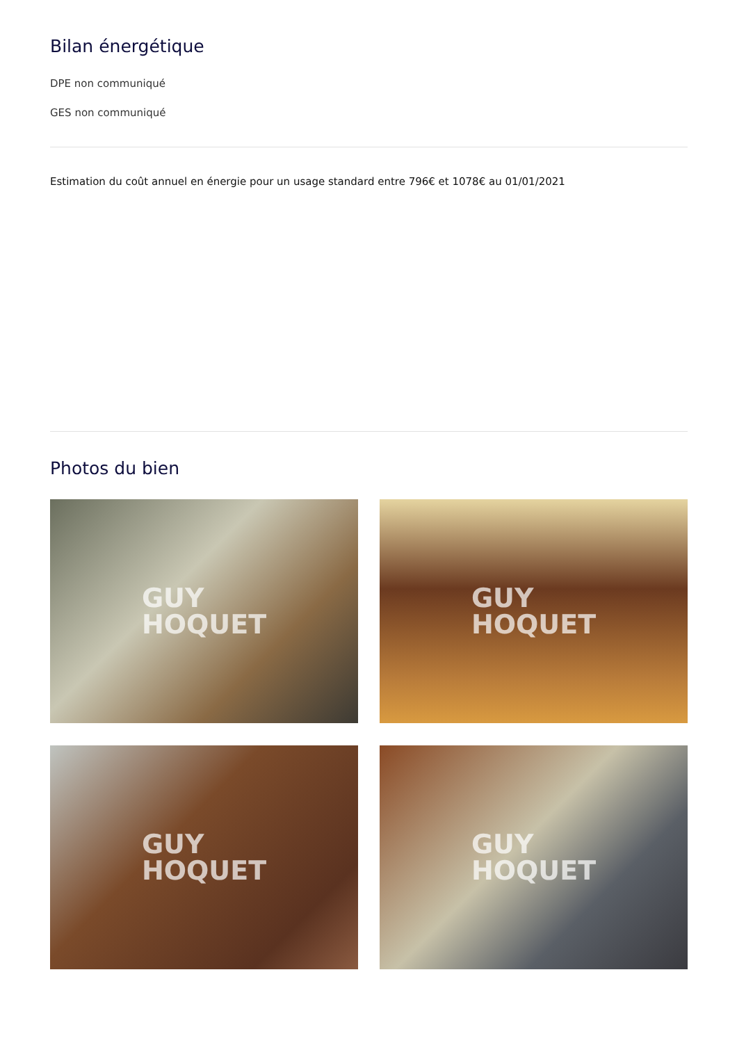Bilan énergétique
DPE non communiqué
GES non communiqué
Estimation du coût annuel en énergie pour un usage standard entre 796€ et 1078€ au 01/01/2021
Photos du bien
GUY
HOQUET
GUY
HOQUET
GUY
HOQUET
GUY
HOQUET